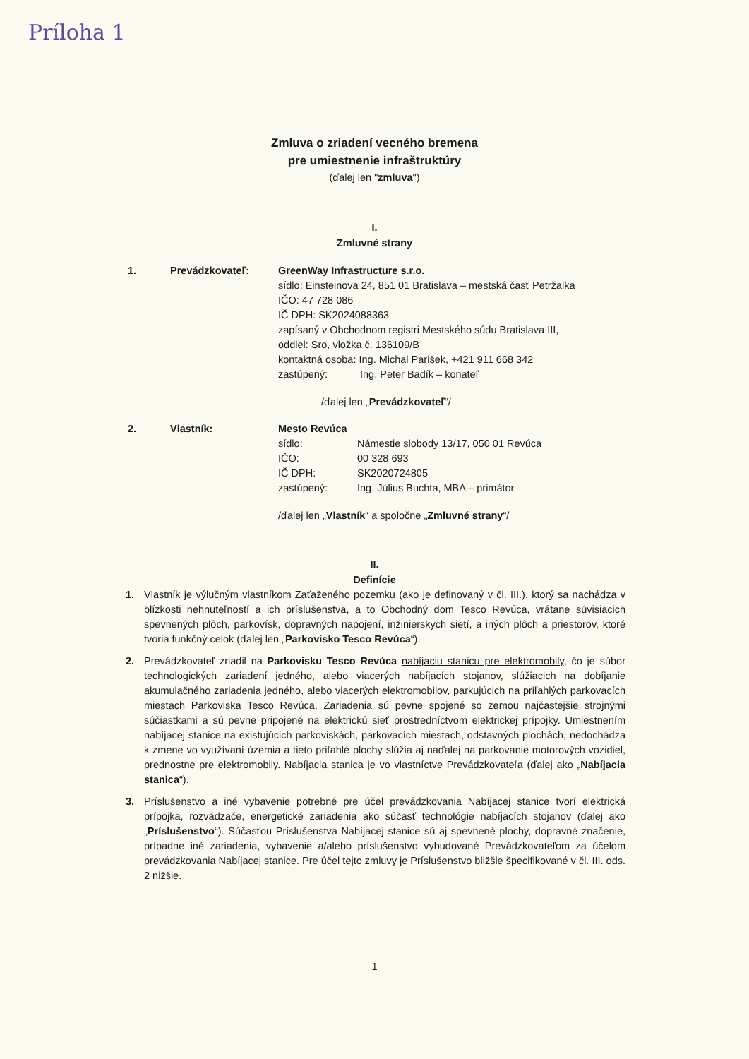Príloha 1
Zmluva o zriadení vecného bremena
pre umiestnenie infraštruktúry
(ďalej len "zmluva")
I.
Zmluvné strany
1. Prevádzkovateľ: GreenWay Infrastructure s.r.o.
sídlo: Einsteinova 24, 851 01 Bratislava – mestská časť Petržalka
IČO: 47 728 086
IČ DPH: SK2024088363
zapísaný v Obchodnom registri Mestského súdu Bratislava III,
oddiel: Sro, vložka č. 136109/B
kontaktná osoba: Ing. Michal Parišek, +421 911 668 342
zastúpený: Ing. Peter Badík – konateľ
/ďalej len „Prevádzkovateľ“/
2. Vlastník: Mesto Revúca
sídlo: Námestie slobody 13/17, 050 01 Revúca
IČO: 00 328 693
IČ DPH: SK2020724805
zastúpený: Ing. Július Buchta, MBA – primátor
/ďalej len „Vlastník“ a spoločne „Zmluvné strany“/
II.
Definície
1. Vlastník je výlučným vlastníkom Zaťaženého pozemku (ako je definovaný v čl. III.), ktorý sa nachádza v blízkosti nehnuteľností a ich príslušenstva, a to Obchodný dom Tesco Revúca, vrátane súvisiacich spevnených plôch, parkovísk, dopravných napojení, inžinierskych sietí, a iných plôch a priestorov, ktoré tvoria funkčný celok (ďalej len „Parkovisko Tesco Revúca“).
2. Prevádzkovateľ zriadil na Parkovisku Tesco Revúca nabíjaciu stanicu pre elektromobily, čo je súbor technologických zariadení jedného, alebo viacerých nabíjacích stojanov, slúžiacich na dobíjanie akumulačného zariadenia jedného, alebo viacerých elektromobilov, parkujúcich na priľahlých parkovacích miestach Parkoviska Tesco Revúca. Zariadenia sú pevne spojené so zemou najčastejšie strojnými súčiastkami a sú pevne pripojené na elektrickú sieť prostredníctvom elektrickej prípojky. Umiestnením nabíjacej stanice na existujúcich parkoviskách, parkovacích miestach, odstavných plochách, nedochádza k zmene vo využívaní územia a tieto priľahlé plochy slúžia aj naďalej na parkovanie motorových vozidiel, prednostne pre elektromobily. Nabíjacia stanica je vo vlastníctve Prevádzkovateľa (ďalej ako „Nabíjacia stanica“).
3. Príslušenstvo a iné vybavenie potrebné pre účel prevádzkovania Nabíjacej stanice tvorí elektrická prípojka, rozvádzače, energetické zariadenia ako súčasť technológie nabíjacích stojanov (ďalej ako „Príslušenstvo“). Súčasťou Príslušenstva Nabíjacej stanice sú aj spevnené plochy, dopravné značenie, prípadne iné zariadenia, vybavenie a/alebo príslušenstvo vybudované Prevádzkovateľom za účelom prevádzkovania Nabíjacej stanice. Pre účel tejto zmluvy je Príslušenstvo bližšie špecifikované v čl. III. ods. 2 nižšie.
1